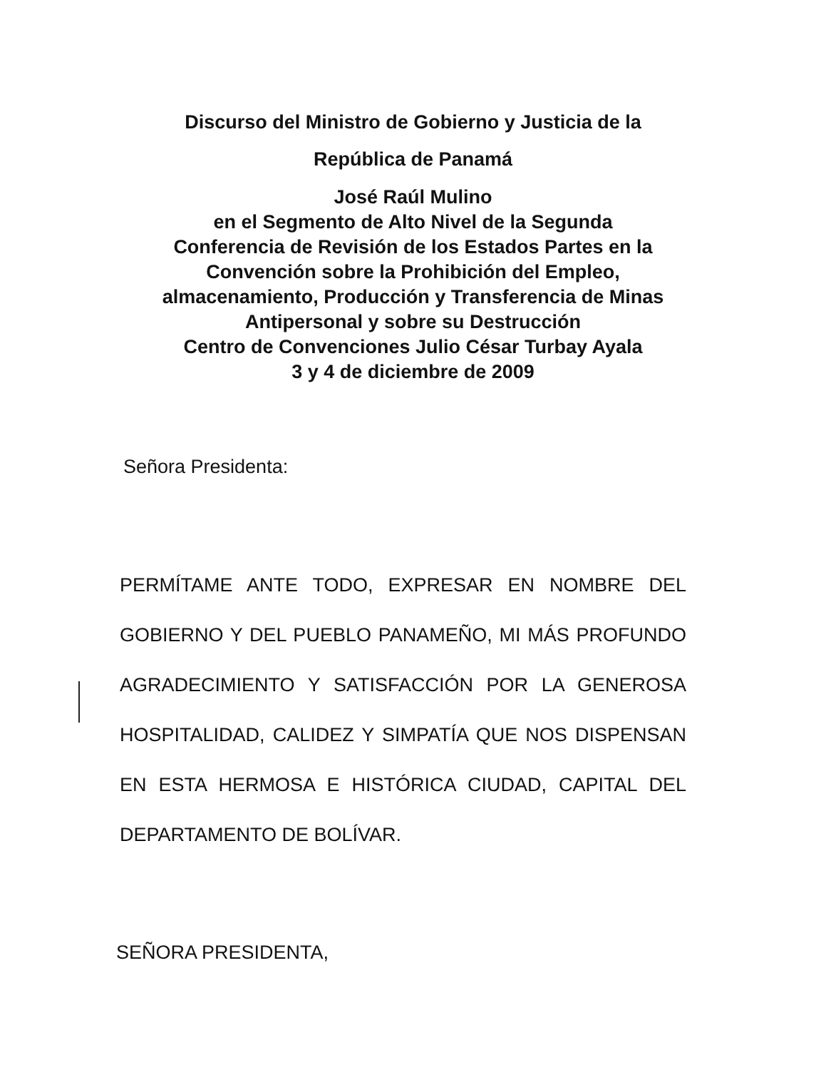Discurso del Ministro de Gobierno y Justicia de la
República de Panamá
José Raúl Mulino
en el Segmento de Alto Nivel de la Segunda
Conferencia de Revisión de los Estados Partes en la
Convención sobre la Prohibición del Empleo,
almacenamiento, Producción y Transferencia de Minas
Antipersonal y sobre su Destrucción
Centro de Convenciones Julio César Turbay Ayala
3 y 4 de diciembre de 2009
Señora Presidenta:
PERMÍTAME ANTE TODO, EXPRESAR EN NOMBRE DEL GOBIERNO Y DEL PUEBLO PANAMEÑO, MI MÁS PROFUNDO AGRADECIMIENTO Y SATISFACCIÓN POR LA GENEROSA HOSPITALIDAD, CALIDEZ Y SIMPATÍA QUE NOS DISPENSAN EN ESTA HERMOSA E HISTÓRICA CIUDAD, CAPITAL DEL DEPARTAMENTO DE BOLÍVAR.
SEÑORA PRESIDENTA,